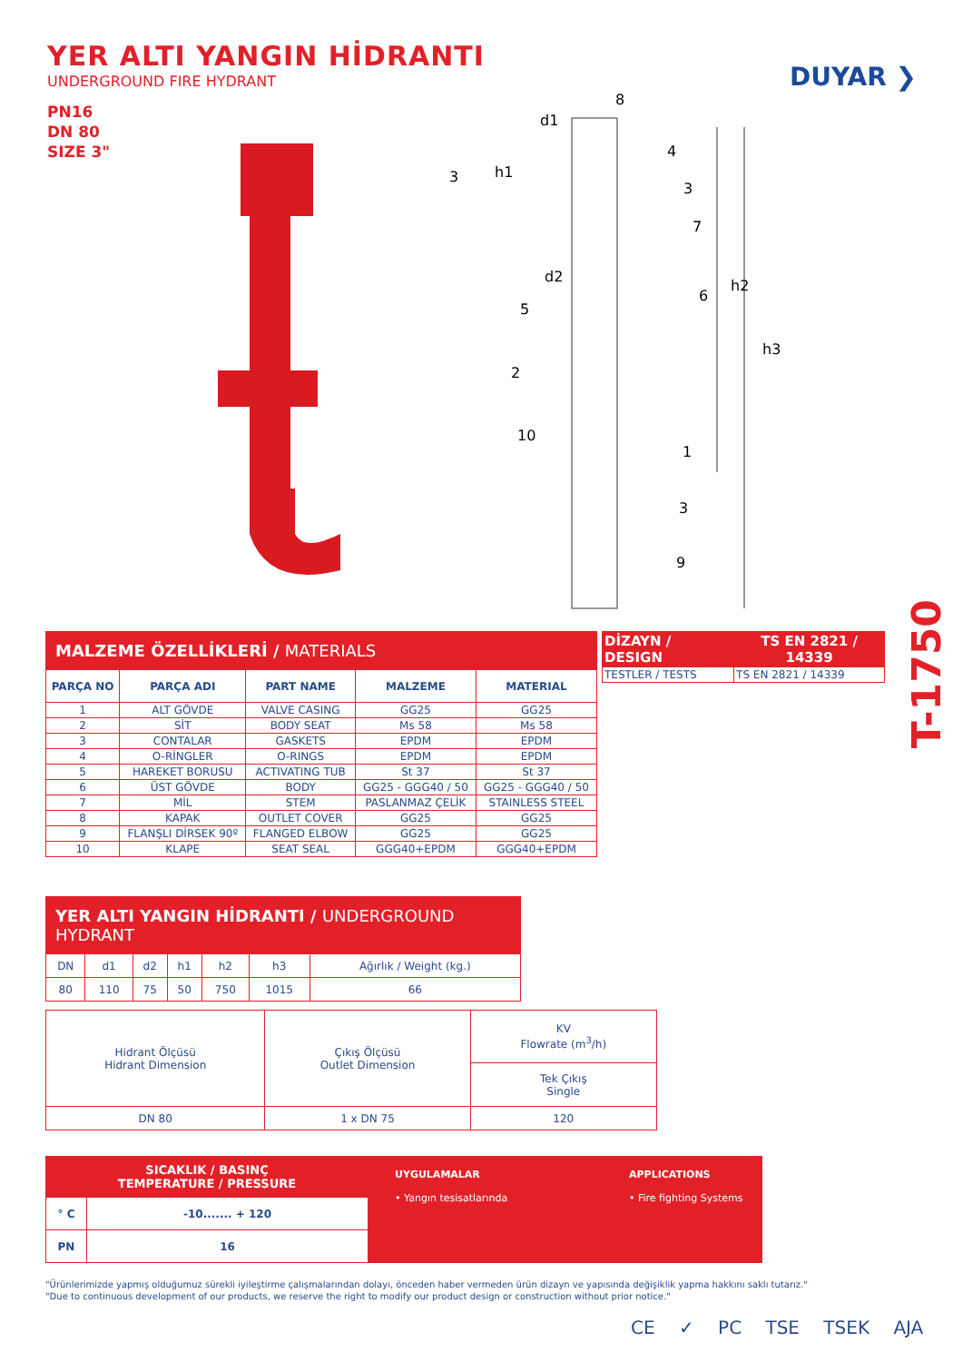YER ALTI YANGIN HİDRANTI
UNDERGROUND FIRE HYDRANT
PN16
DN 80
SIZE 3"
DUYAR ❯
d1
d2
h1
h2
h3
8
4
3
7
6
3
5
2
10
1
3
9
T-1750
| MALZEME ÖZELLİKLERİ / MATERIALS | | | | |
| PARÇA NO | PARÇA ADI | PART NAME | MALZEME | MATERIAL |
| 1 | ALT GÖVDE | VALVE CASING | GG25 | GG25 |
| 2 | SİT | BODY SEAT | Ms 58 | Ms 58 |
| 3 | CONTALAR | GASKETS | EPDM | EPDM |
| 4 | O-RİNGLER | O-RINGS | EPDM | EPDM |
| 5 | HAREKET BORUSU | ACTIVATING TUB | St 37 | St 37 |
| 6 | ÜST GÖVDE | BODY | GG25 - GGG40 / 50 | GG25 - GGG40 / 50 |
| 7 | MİL | STEM | PASLANMAZ ÇELİK | STAINLESS STEEL |
| 8 | KAPAK | OUTLET COVER | GG25 | GG25 |
| 9 | FLANŞLI DİRSEK 90º | FLANGED ELBOW | GG25 | GG25 |
| 10 | KLAPE | SEAT SEAL | GGG40+EPDM | GGG40+EPDM |
| DİZAYN / DESIGN | TS EN 2821 / 14339 |
| TESTLER / TESTS | TS EN 2821 / 14339 |
| YER ALTI YANGIN HİDRANTI / UNDERGROUND HYDRANT | | | | | | |
| DN | d1 | d2 | h1 | h2 | h3 | Ağırlık / Weight (kg.) |
| 80 | 110 | 75 | 50 | 750 | 1015 | 66 |
| Hidrant Ölçüsü Hidrant Dimension | Çıkış Ölçüsü Outlet Dimension | KV Flowrate (m<sup>3</sup>/h) |
| | | Tek Çıkış Single |
| DN 80 | 1 x DN 75 | 120 |
| SICAKLIK / BASINÇ TEMPERATURE / PRESSURE | |
| --- | --- |
| ° C | -10....... + 120 |
| PN | 16 |
UYGULAMALAR
• Yangın tesisatlarında
APPLICATIONS
• Fire fighting Systems
"Ürünlerimizde yapmış olduğumuz sürekli iyileştirme çalışmalarından dolayı, önceden haber vermeden ürün dizayn ve yapısında değişiklik yapma hakkını saklı tutarız."
"Due to continuous development of our products, we reserve the right to modify our product design or construction without prior notice."
CE ✓ PC TSE TSEK AJA